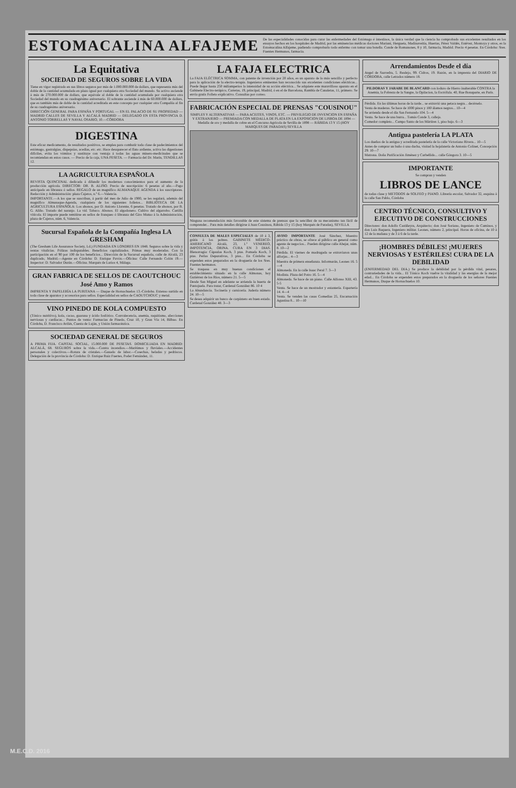ESTOMACALINA ALFAJEME
De las especialidades conocidas para curar las enfermedades del Estómago é intestinos, la única verdad que la ciencia ha comprobado sus excelentes resultados en los ensayos hechos en los hospitales de Madrid, por las eminencias médicas doctores Mariani, Hergueta, Madinaveitia, Huertas, Pérez Valdés, Estévez, Montoya y otros, es la Estomacalina Alfajeme, pudiendo comprobarlo todo enfermo con tomar una botella. Conde de Romanones, 8 y 10, farmacia, Madrid. Precio 4 pesetas. En Córdoba: Sres. Fuentes Hermanos, farmacia.
La Equitativa
SOCIEDAD DE SEGUROS SOBRE LA VIDA
Tiene en vigor registrado en sus libros seguros por más de 1.000.000.000 de dollars, que representa más del doble de la cantidad acumulada en plazo igual por cualquiera otra Sociedad del mundo. Su activo asciende á más de 270.000.000 de dollars, que equivale al doble de la cantidad acumulada por cualquiera otra Sociedad del mundo en su cuadragésimo aniversario. El sobrante asciende á más de 60.000.000 de dollars, que es también más de doble de la cantidad acreditada en este concepto por cualquier otra Compañía al fin de su cuadragésimo aniversario.
DIRECCIÓN GENERAL PARA ESPAÑA Y PORTUGAL — EN EL PALACIO DE SU PROPIEDAD — MADRID CALLES DE SEVILLA Y ALCALÁ MADRID — DELEGADO EN ESTA PROVINCIA D. ANTONIO TORRELLAS Y NAVAL OSARIO, 10.—CÓRDOBA
DIGESTINA
Este eficaz medicamento, de resultados positivos, se emplea para combatir toda clase de padecimientos del estómago, gastralgias, dispepsias, acedías, etc. etc. Hace desaparecer el flato ardiente, activa las digestiones difíciles, evita los vómitos y sustituye con ventaja á todas las aguas minero-medicinales que se recomiendan en estos casos. — Precio de la caja, UNA PESETA. — Farmacia del Dr. Marín, TENDILLAS 12.
LA AGRICULTURA ESPAÑOLA
REVISTA QUINCENAL dedicada á difundir los modernos conocimientos para el aumento de la producción agrícola. DIRECTOR: DR. B. ALIÑO. Precio de suscripción: 6 pesetas al año.—Pago anticipado en libranza ó sellos. REGALO de un magnífico ALMANAQUE AGENDA á los suscriptores. Redacción y Administración: plaza Cajeros, n.º 6.—Valencia.
IMPORTANTE.—A los que se suscriban, á partir del mes de Julio de 1900, se les regalará, además del magnífico Almanaque-Agenda, cualquiera de los siguientes folletos... BIBLIOTECA DE LA AGRICULTURA ESPAÑOLA: Los abonos, por D. Aniceto Llorente, 6 pesetas. Tratado de abonos, por B. G. Aliño. Tratado del naranjo. La vid. Tabaco. Abonos. El algodonero. Cultivo del algarrobo. Cartilla vitícola. El importe puede remitirse en sellos de franqueo ó libranza del Giro Mutuo á la Administración, plaza de Cajeros, núm. 6, Valencia.
Sucursal Española de la Compañía Inglesa LA GRESHAM
(The Gresham Life Assurance Society, Ld.) FUNDADA EN LONDRES EN 1848. Seguros sobre la vida y rentas vitalicias. Pólizas indisputables. Beneficios capitalizados. Primas muy moderadas. Con la participación en el 90 por 100 de los beneficios... Dirección de la Sucursal española, calle de Alcalá, 23 duplicado, Madrid.—Agente en Córdoba: D. Enrique Pavón.—Oficina: Calle Fernando Colón 19.—Inspector: D. Salvador Durán.—Oficina. Marqués de Larios 4, Málaga.
GRAN FABRICA DE SELLOS DE CAOUTCHOUC
José Amo y Ramos
IMPRENTA Y PAPELERÍA LA PURITANA — Duque de Hornachuelos 13.-Córdoba. Extenso surtido en toda clase de aparatos y accesorios para sellos. Especialidad en sellos de CAOUTCHOUC y metal.
VINO PINEDO DE KOLA COMPUESTO
(Tónico nutritivo), kola, cacao, guarana y ácido fosfórico. Convalecencia, anemia, raquitismo, afecciones nerviosas y cardíacas... Puntos de venta: Farmacias de Pinedo, Cruz 10, y Gran Vía 14, Bilbao. En Córdoba, D. Francisco Avilés, Cuesta de Luján, y Unión farmacéutica.
SOCIEDAD GENERAL DE SEGUROS
A PRIMA FIJA. CAPITAL SOCIAL, 15.000.000 DE PESETAS. DOMICILIADA EN MADRID: ALCALÁ, 68. SEGUROS sobre la vida.—Contra incendios.—Marítimos y fluviales.—Accidentes personales y colectivos.—Rotura de cristales.—Ganado de labor.—Cosechas, heladas y pedriscos. Delegación de la provincia de Córdoba: D. Enrique Ruiz Fuertes, Poder Fernández, 11.
LA FAJA ELECTRICA
La FAJA ELÉCTRICA SOMMA, con patente de invención por 20 años, es un aparato de lo más sencillo y perfecto para la aplicación de la electro-terapia. Ingenieros eminentes han reconocido sus excelentes condiciones eléctricas... Puede llegar hasta 250 miliamperios la intensidad de su acción eléctrica... Se adquiere este maravilloso aparato en el Gabinete Electro-terápico, Carretas, 19, principal, Madrid, ó en el de Barcelona, Rambla de Canaletas, 11, primero. Se envía gratis Folleto explicativo. Consultas por correo.
FABRICACIÓN ESPECIAL DE PRENSAS "COUSINOU"
SIMPLES Y ALTERNATIVAS — PARA ACEITES, VINOS, ETC. — PRIVILEGIO DE INVENCION EN ESPAÑA Y EXTRANJERO — PREMIADA CON MEDALLA DE PLATA EN LA EXPOSICION DE LISBOA DE 1894 — Medalla de oro y medalla de cobre en el Concurso Agrícola de Sevilla de 1898 — RÁBIDA 13 Y 15 (HOY MARQUES DE PARADAS) SEVILLA
Ninguna recomendación más favorable de este sistema de prensas que la sencillez de su mecanismo tan fácil de comprender... Para más detalles dirigirse á Juan Cousinou, Rábida 13 y 15 (hoy Marqués de Paradas), SEVILLA
CONSULTA DE MALES ESPECIALES de 10 á 3, grátis á los pobres. GABINETE MÉDICO-AMERICANO Alcalá, 23, 1.º VENEREO, IMPOTENCIA, ORINA. CURA EN 3 DIAS. Blenorragia: Cápsulas Koch, 3 ptas. Pomada Koch, 3 ptas. Perlas Depurativas, 3 ptas... En Córdoba se expenden estos preparados en la droguería de los Sres. Fuentes hermanos.
Se traspasa en muy buenas condiciones el establecimiento situado en la calle Almonas, hoy Gutiérrez de los Ríos, número 21. 5—5
Desde San Miguel en adelante se arrienda la huerta de Pantojuela. Para tratar, Cardenal González 86. 10 4
La Abundancia. Tocinería y carnicería. Judería número 24. 10—5
Se desea adquirir un banco de carpintero en buen estado. Cardenal González 48. 3—3
AVISO IMPORTANTE José Sánchez, Maestro práctico de obras, se ofrece al público en general como agente de negocios... Pueden dirigirse calle Abejar, núm. 8. 10—2
Pérdida. El viernes de madrugada se extraviaron unas alforjas... 4—3
Maestra de primera enseñanza. Informarán, Leones 16. 5—4
Almoneda. En la calle Isaac Peral 7. 3—3
Modista. Plaza del Potro 16. 5—4
Almoneda. Se hace de un piano. Calle Alfonso XIII, 43. 5-5
Venta. Se hace de un mostrador y estantería. Espartería 14. 4—4
Venta. Se venden las casas Comedias 25, Encarnación Agustina 8... 10—10
Arrendamientos Desde el día
Angel de Saavedra, 5. Realejo, 99. Cidros, 19. Razón, en la imprenta del DIARIO DE CÓRDOBA, calle Letrados número 18.
PILDORAS Y JARABE DE BLANCARD con Ioduro de Hierro inalterable CONTRA la Anemia, la Pobreza de la Sangre, la Opilacion, la Escrófula. 40, Rue Bonaparte, en París.
Pérdida. En las últimas horas de la tarde... se extravió una petaca negra... decérselo.
Venta de maderas. Se hace de 1000 pinos y 180 álamos negros... 10—4
Se arrienda desde el día San Fernando 104. 5—4
Venta. Se hace de una burra... Tomás Conde 3, calleja.
Comedor completo... Campo Santo de los Mártires 1, piso bajo. 6—3
Antigua pastelería LA PLATA
Los dueños de la antigua y acreditada pastelería de la calle Victoriano Rivera... 10—5
Antes de comprar un baño ó una ducha, visitad la hojalatería de Antonio Colinet, Concepción 29. 10—7
Matrona. Doña Purificación Jiménez y Carbellido... calle Góngora 3. 10—5
IMPORTANTE
Se compran y venden
LIBROS DE LANCE
de todas clase y METODOS de SOLFEO y PIANO. Librería escolar, Salvador 32, esquina á la calle San Pablo, Córdoba
CENTRO TÉCNICO, CONSULTIVO Y EJECUTIVO DE CONSTRUCCIONES
Directores: don Adolfo Castiñeyra, Arquitecto; don José Soriano, Ingeniero de Caminos, y don Luis Baquera, Ingeniero militar. Leones, número 2, principal. Horas de oficina, de 10 á 12 de la mañana y de 3 á 6 de la tarde.
¡HOMBRES DÉBILES! ¡MUJERES NERVIOSAS Y ESTÉRILES! CURA DE LA DEBILIDAD
(ENFERMEDAD DEL DIA.) Se produce la debilidad por la pérdida vital, pesares, contrariedades de la vida... El Tónico Koch vuelve la vitalidad y las energías de la mejor edad... En Córdoba se expenden estos preparados en la droguería de los señores Fuentes Hermanos, Duque de Hornachuelos 10.
M.E.C.D. 2016